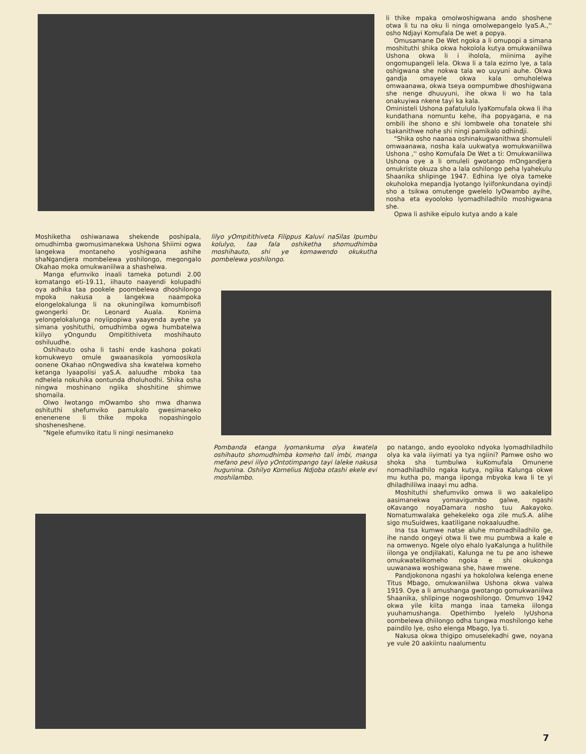li thike mpaka omolwoshigwana ando shoshene otwa li tu na oku li ninga omolwepangelo lyaS.A.,'' osho Ndjayi Komufala De wet a popya.
Omusamane De Wet ngoka a li omupopi a simana moshituthi shika okwa hokolola kutya omukwaniilwa Ushona okwa li i iholola, miinima ayihe ongomupangeli lela. Okwa li a tala ezimo lye, a tala oshigwana she nokwa tala wo uuyuni auhe. Okwa gandja omayele okwa kala omuholelwa omwaanawa, okwa tseya oompumbwe dhoshigwana she nenge dhuuyuni, ihe okwa li wo ha tala onakuyiwa nkene tayi ka kala.
Oministeli Ushona pafatululo lyaKomufala okwa li iha kundathana nomuntu kehe, iha popyagana, e na ombili ihe shono e shi lombwele oha tonatele shi tsakanithwe nohe shi ningi pamikalo odhindji.
"Shika osho naanaa oshinakugwanithwa shomuleli omwaanawa, nosha kala uukwatya womukwaniilwa Ushona ,'' osho Komufala De Wet a ti: Omukwaniilwa Ushona oye a li omuleli gwotango mOngandjera omukriste okuza sho a lala oshilongo peha lyahekulu Shaanika shlipinge 1947. Edhina lye olya tameke okuholoka mepandja lyotango lyiifonkundana oyindji sho a tsikwa omutenge gwelelo lyOwambo ayihe, nosha eta eyooloko lyomadhiladhilo moshigwana she.
Opwa li ashike eipulo kutya ando a kale
Moshiketha oshiwanawa shekende poshipala, omudhimba gwomusimanekwa Ushona Shiimi ogwa langekwa montaneho yoshigwana ashihe shaNgandjera mombelewa yoshilongo, megongalo Okahao moka omukwaniilwa a shashelwa.
Manga efumviko inaali tameka potundi 2.00 komatango eti-19.11, iihauto naayendi kolupadhi oya adhika taa pookele poombelewa dhoshilongo mpoka nakusa a langekwa naampoka elongelokalunga li na okuningilwa komumbisofi gwongerki Dr. Leonard Auala. Konima yelongelokalunga noyiipopiwa yaayenda ayehe ya simana yoshituthi, omudhimba ogwa humbatelwa kiilyo yOngundu Ompitithiveta moshihauto oshiluudhe.
Oshihauto osha li tashi ende kashona pokati komukweyo omule gwaanasikola yomoosikola oonene Okahao nOngwediva sha kwatelwa komeho ketanga lyaapolisi yaS.A. aaluudhe mboka taa ndhelela nokuhika oontunda dholuhodhi. Shika osha ningwa moshinano ngiika shoshitine shimwe shomaila.
Olwo lwotango mOwambo sho mwa dhanwa oshituthi shefumviko pamukalo gwesimaneko enenenene li thike mpoka nopashingolo shosheneshene.
"Ngele efumviko itatu li ningi nesimaneko
lilyo yOmpitithiveta Filippus Kaluvi naSilas Ipumbu kolulyo, taa fala oshiketha shomudhimba moshihauto, shi ye komawendo okukutha pombelewa yoshilongo.
Pombanda etanga lyomankuma olya kwatela oshihauto shomudhimba komeho tali imbi, manga mefano pevi iilyo yOntotimpango tayi laleke nakusa hugunina. Oshilyo Kornelius Ndjoba otashi ekele evi moshilambo.
po natango, ando eyooloko ndyoka lyomadhiladhilo olya ka vala iiyimati ya tya ngiini? Pamwe osho wo shoka sha tumbulwa kuKomufala Omunene nomadhiladhilo ngaka kutya, ngiika Kalunga okwe mu kutha po, manga iiponga mbyoka kwa li te yi dhiladhililwa inaayi mu adha.
Moshituthi shefumviko omwa li wo aakalelipo aasimanekwa yomavigumbo galwe, ngashi oKavango noyaDamara nosho tuu Aakayoko. Nomatumwalaka gehekeleko oga zile muS.A. alihe sigo muSuidwes, kaatiligane nokaaluudhe.
Ina tsa kumwe natse aluhe momadhiladhilo ge, ihe nando ongeyi otwa li twe mu pumbwa a kale e na omwenyo. Ngele olyo ehalo lyaKalunga a hulithile iilonga ye ondjilakati, Kalunga ne tu pe ano ishewe omukwatelikomeho ngoka e shi okukonga uuwanawa woshigwana she, hawe mwene.
Pandjokonona ngashi ya hokololwa kelenga enene Titus Mbago, omukwaniilwa Ushona okwa valwa 1919. Oye a li amushanga gwotango gomukwaniilwa Shaanika, shlipinge nogwoshilongo. Omumvo 1942 okwa yile kiita manga inaa tameka iilonga yuuhamushanga. Opethimbo lyelelo lyUshona oombelewa dhiilongo odha tungwa moshilongo kehe paindilo lye, osho elenga Mbago, lya ti.
Nakusa okwa thigipo omuselekadhi gwe, noyana ye vule 20 aakiintu naalumentu
7